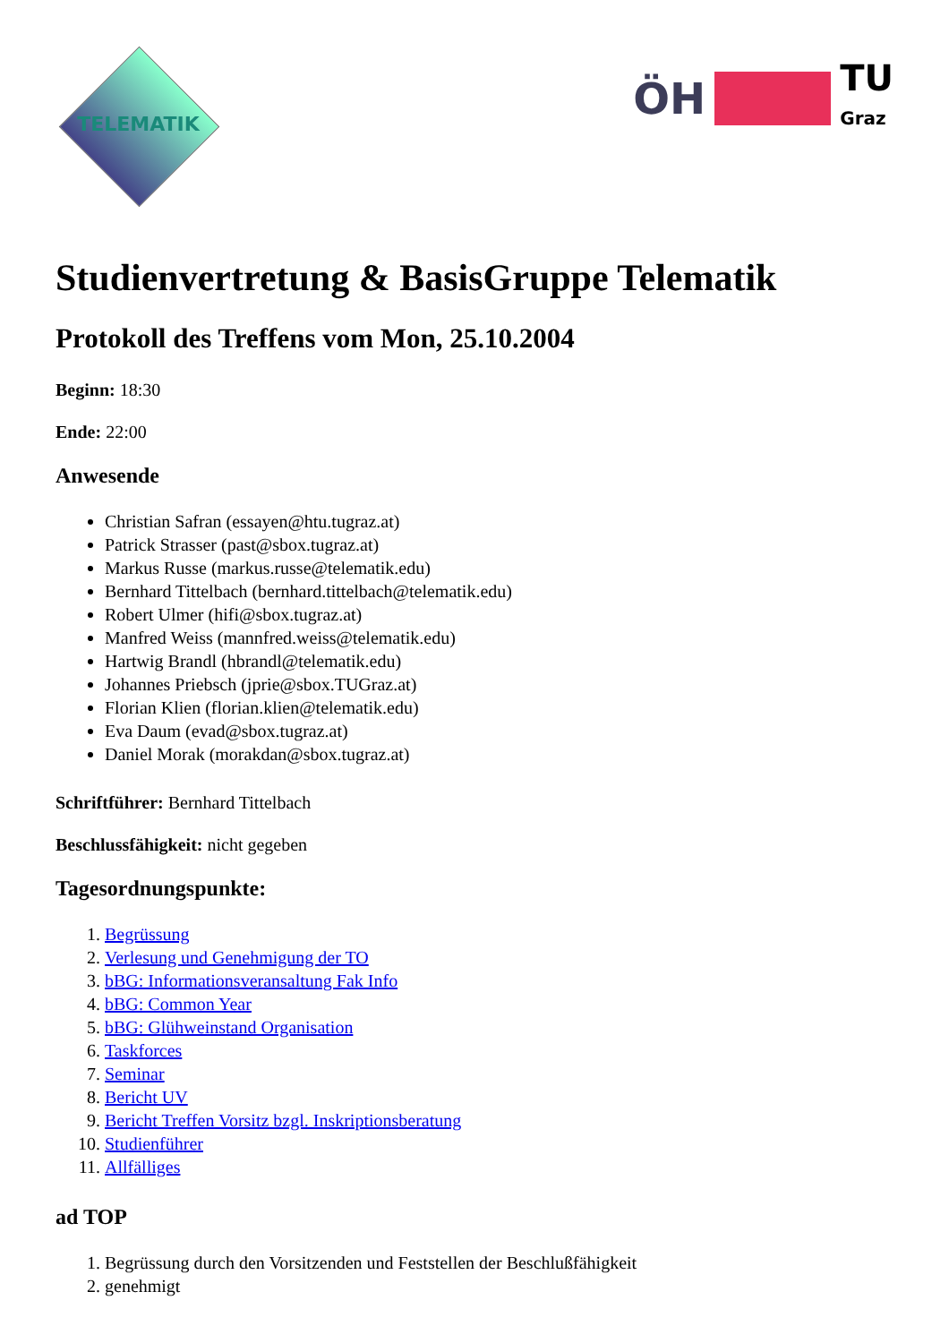TELEMATIK
ÖH
TU
Graz
Studienvertretung & BasisGruppe Telematik
Protokoll des Treffens vom Mon, 25.10.2004
Beginn: 18:30
Ende: 22:00
Anwesende
Christian Safran (essayen@htu.tugraz.at)
Patrick Strasser (past@sbox.tugraz.at)
Markus Russe (markus.russe@telematik.edu)
Bernhard Tittelbach (bernhard.tittelbach@telematik.edu)
Robert Ulmer (hifi@sbox.tugraz.at)
Manfred Weiss (mannfred.weiss@telematik.edu)
Hartwig Brandl (hbrandl@telematik.edu)
Johannes Priebsch (jprie@sbox.TUGraz.at)
Florian Klien (florian.klien@telematik.edu)
Eva Daum (evad@sbox.tugraz.at)
Daniel Morak (morakdan@sbox.tugraz.at)
Schriftführer: Bernhard Tittelbach
Beschlussfähigkeit: nicht gegeben
Tagesordnungspunkte:
1. Begrüssung
2. Verlesung und Genehmigung der TO
3. bBG: Informationsveransaltung Fak Info
4. bBG: Common Year
5. bBG: Glühweinstand Organisation
6. Taskforces
7. Seminar
8. Bericht UV
9. Bericht Treffen Vorsitz bzgl. Inskriptionsberatung
10. Studienführer
11. Allfälliges
ad TOP
1. Begrüssung durch den Vorsitzenden und Feststellen der Beschlußfähigkeit
2. genehmigt